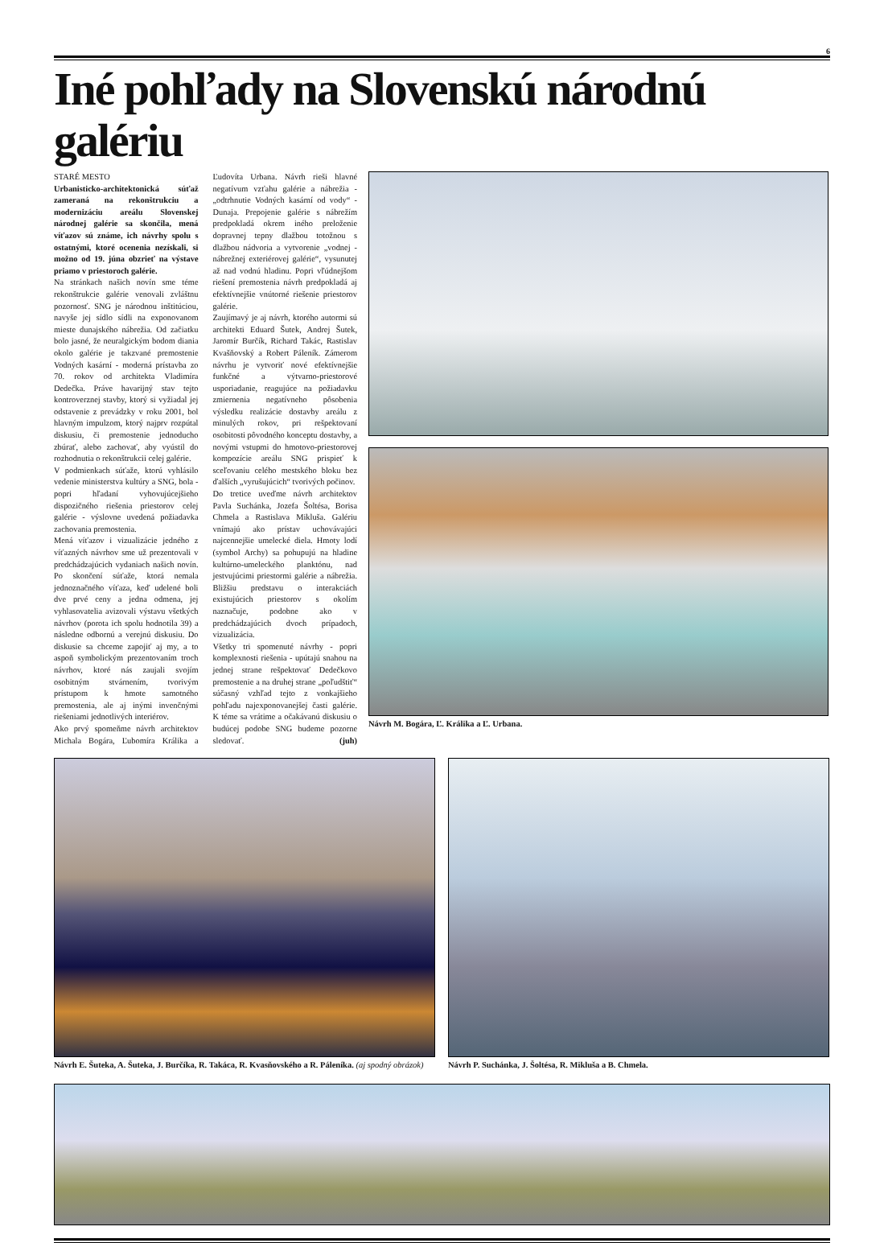6
Iné pohľady na Slovenskú národnú galériu
STARÉ MESTO
Urbanisticko-architektonická súťaž zameraná na rekonštrukciu a modernizáciu areálu Slovenskej národnej galérie sa skončila, mená víťazov sú známe, ich návrhy spolu s ostatnými, ktoré ocenenia nezískali, si možno od 19. júna obzrieť na výstave priamo v priestoroch galérie.
Na stránkach našich novín sme téme rekonštrukcie galérie venovali zvláštnu pozornosť. SNG je národnou inštitúciou, navyše jej sídlo sídli na exponovanom mieste dunajského nábrežia. Od začiatku bolo jasné, že neuralgickým bodom diania okolo galérie je takzvané premostenie Vodných kasární - moderná prístavba zo 70. rokov od architekta Vladimíra Dedečka. Práve havarijný stav tejto kontroverznej stavby, ktorý si vyžiadal jej odstavenie z prevádzky v roku 2001, bol hlavným impulzom, ktorý najprv rozpútal diskusiu, či premostenie jednoducho zbúrať, alebo zachovať, aby vyústil do rozhodnutia o rekonštrukcii celej galérie.
V podmienkach súťaže, ktorú vyhlásilo vedenie ministerstva kultúry a SNG, bola - popri hľadaní vyhovujúcejšieho dispozičného riešenia priestorov celej galérie - výslovne uvedená požiadavka zachovania premostenia.
Mená víťazov i vizualizácie jedného z víťazných návrhov sme už prezentovali v predchádzajúcich vydaniach našich novín. Po skončení súťaže, ktorá nemala jednoznačného víťaza, keď udelené boli dve prvé ceny a jedna odmena, jej vyhlasovatelia avizovali výstavu všetkých návrhov (porota ich spolu hodnotila 39) a následne odbornú a verejnú diskusiu. Do diskusie sa chceme zapojiť aj my, a to aspoň symbolickým prezentovaním troch návrhov, ktoré nás zaujali svojím osobitným stvárnením, tvorivým prístupom k hmote samotného premostenia, ale aj inými invenčnými riešeniami jednotlivých interiérov.
Ako prvý spomeňme návrh architektov Michala Bogára, Ľubomíra Králika a Ľudovíta Urbana. Návrh rieši hlavné negatívum vzťahu galérie a nábrežia - „odtrhnutie Vodných kasární od vody“ - Dunaja. Prepojenie galérie s nábrežím predpokladá okrem iného preloženie dopravnej tepny dlažbou totožnou s dlažbou nádvoria a vytvorenie „vodnej - nábrežnej exteriérovej galérie“, vysunutej až nad vodnú hladinu. Popri vľúdnejšom riešení premostenia návrh predpokladá aj efektívnejšie vnútorné riešenie priestorov galérie.
Zaujímavý je aj návrh, ktorého autormi sú architekti Eduard Šutek, Andrej Šutek, Jaromír Burčík, Richard Takác, Rastislav Kvašňovský a Robert Páleník. Zámerom návrhu je vytvoriť nové efektívnejšie funkčné a výtvarno-priestorové usporiadanie, reagujúce na požiadavku zmiernenia negatívneho pôsobenia výsledku realizácie dostavby areálu z minulých rokov, pri rešpektovaní osobitosti pôvodného konceptu dostavby, a novými vstupmi do hmotovo-priestorovej kompozície areálu SNG prispieť k sceľovaniu celého mestského bloku bez ďalších „vyrušujúcich“ tvorivých počinov.
Do tretice uveďme návrh architektov Pavla Suchánka, Jozefa Šoltésa, Borisa Chmela a Rastislava Mikluša. Galériu vnímajú ako prístav uchovávajúci najcennejšie umelecké diela. Hmoty lodí (symbol Archy) sa pohupujú na hladine kultúrno-umeleckého planktónu, nad jestvujúcimi priestormi galérie a nábrežia. Bližšiu predstavu o interakciách existujúcich priestorov s okolím naznačuje, podobne ako v predchádzajúcich dvoch prípadoch, vizualizácia.
Všetky tri spomenuté návrhy - popri komplexnosti riešenia - upútajú snahou na jednej strane rešpektovať Dedečkovo premostenie a na druhej strane „poľudštiť“ súčasný vzhľad tejto z vonkajšieho pohľadu najexponovanejšej časti galérie. K téme sa vrátime a očakávanú diskusiu o budúcej podobe SNG budeme pozorne sledovať. (juh)
Návrh M. Bogára, Ľ. Králika a Ľ. Urbana.
Návrh E. Šuteka, A. Šuteka, J. Burčíka, R. Takáca, R. Kvasňovského a R. Páleníka. (aj spodný obrázok)
Návrh P. Suchánka, J. Šoltésa, R. Mikluša a B. Chmela.